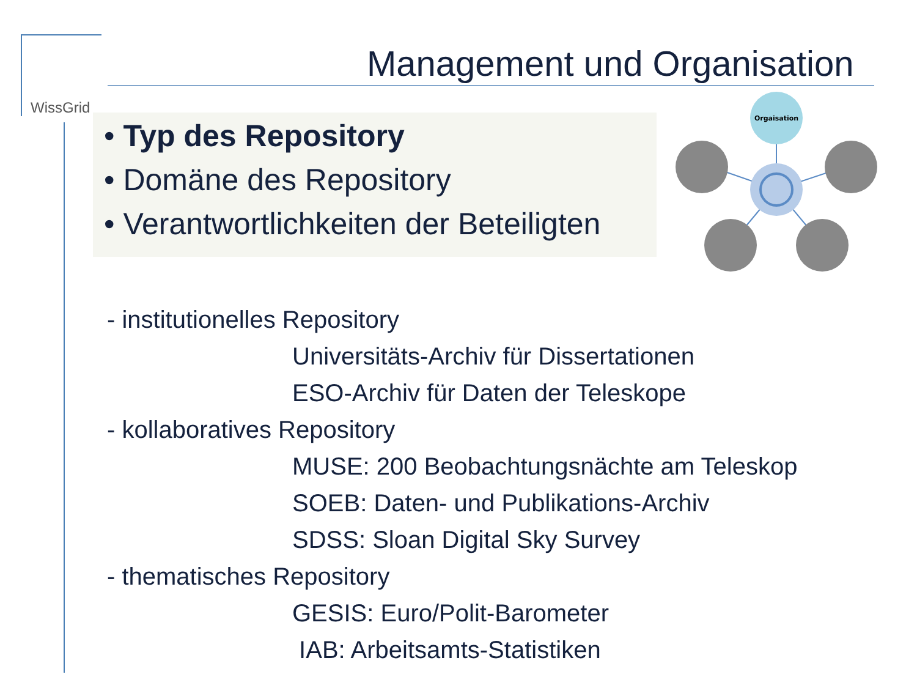WissGrid
Management und Organisation
• Typ des Repository
• Domäne des Repository
• Verantwortlichkeiten der Beteiligten
Orgaisation
- institutionelles Repository
Universitäts-Archiv für Dissertationen
ESO-Archiv für Daten der Teleskope
- kollaboratives Repository
MUSE: 200 Beobachtungsnächte am Teleskop
SOEB: Daten- und Publikations-Archiv
SDSS: Sloan Digital Sky Survey
- thematisches Repository
GESIS: Euro/Polit-Barometer
IAB: Arbeitsamts-Statistiken